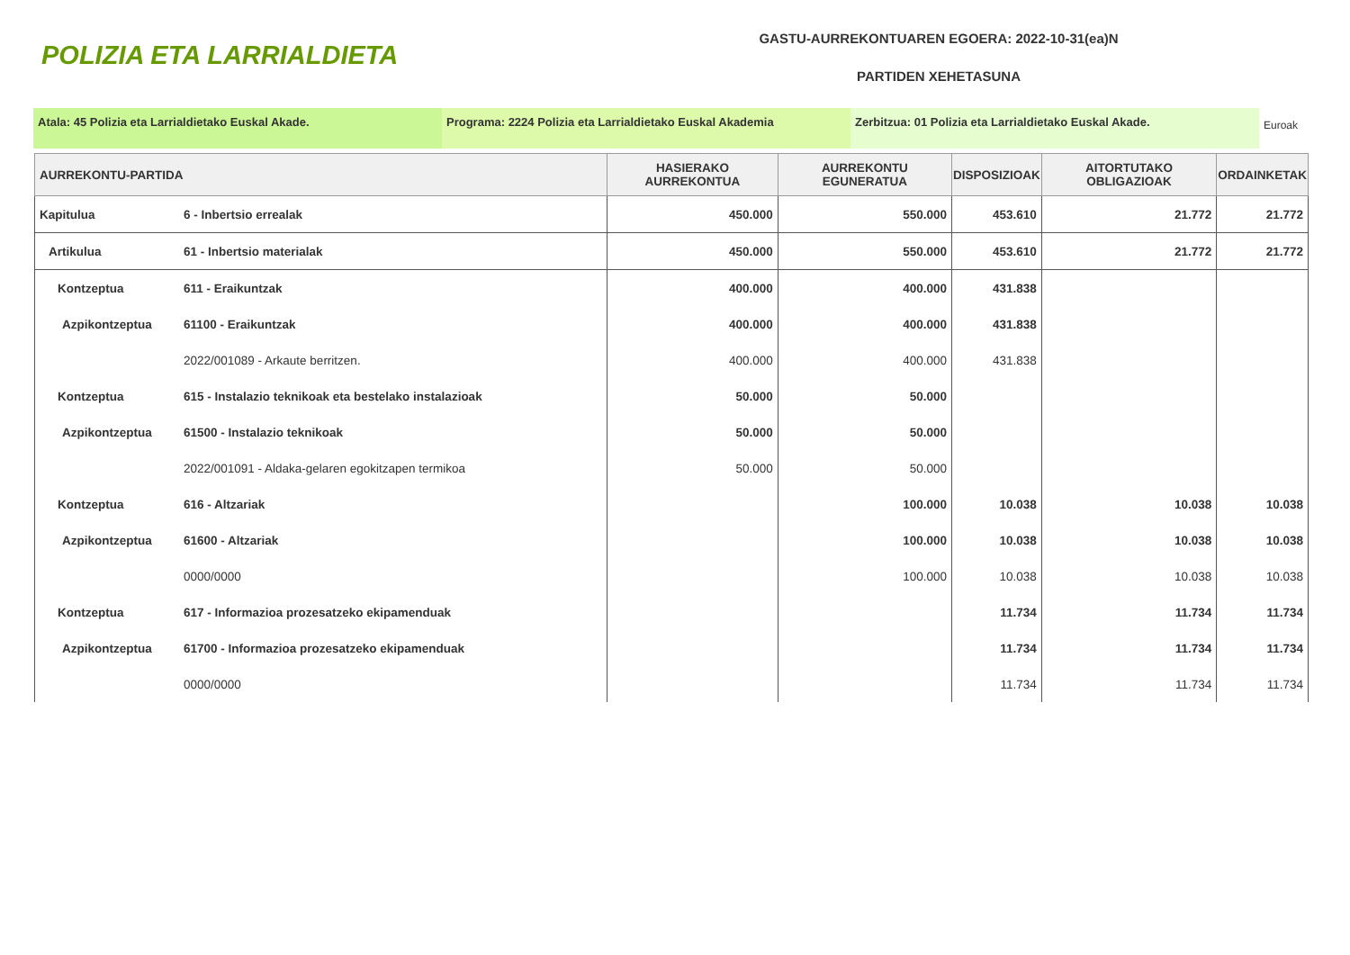POLIZIA ETA LARRIALDIETA
GASTU-AURREKONTUAREN EGOERA: 2022-10-31(ea)N
PARTIDEN XEHETASUNA
Atala: 45 Polizia eta Larrialdietako Euskal Akade. Programa: 2224 Polizia eta Larrialdietako Euskal Akademia Zerbitzua: 01 Polizia eta Larrialdietako Euskal Akade.
Euroak
| AURREKONTU-PARTIDA | | HASIERAKO AURREKONTUA | AURREKONTU EGUNERATUA | DISPOSIZIOAK | AITORTUTAKO OBLIGAZIOAK | ORDAINKETAK |
| --- | --- | --- | --- | --- | --- | --- |
| Kapitulua | 6 - Inbertsio errealak | 450.000 | 550.000 | 453.610 | 21.772 | 21.772 |
| Artikulua | 61 - Inbertsio materialak | 450.000 | 550.000 | 453.610 | 21.772 | 21.772 |
| Kontzeptua | 611 - Eraikuntzak | 400.000 | 400.000 | 431.838 | | |
| Azpikontzeptua | 61100 - Eraikuntzak | 400.000 | 400.000 | 431.838 | | |
| | 2022/001089 - Arkaute berritzen. | 400.000 | 400.000 | 431.838 | | |
| Kontzeptua | 615 - Instalazio teknikoak eta bestelako instalazioak | 50.000 | 50.000 | | | |
| Azpikontzeptua | 61500 - Instalazio teknikoak | 50.000 | 50.000 | | | |
| | 2022/001091 - Aldaka-gelaren egokitzapen termikoa | 50.000 | 50.000 | | | |
| Kontzeptua | 616 - Altzariak | | 100.000 | 10.038 | 10.038 | 10.038 |
| Azpikontzeptua | 61600 - Altzariak | | 100.000 | 10.038 | 10.038 | 10.038 |
| | 0000/0000 | | 100.000 | 10.038 | 10.038 | 10.038 |
| Kontzeptua | 617 - Informazioa prozesatzeko ekipamenduak | | | 11.734 | 11.734 | 11.734 |
| Azpikontzeptua | 61700 - Informazioa prozesatzeko ekipamenduak | | | 11.734 | 11.734 | 11.734 |
| | 0000/0000 | | | 11.734 | 11.734 | 11.734 |